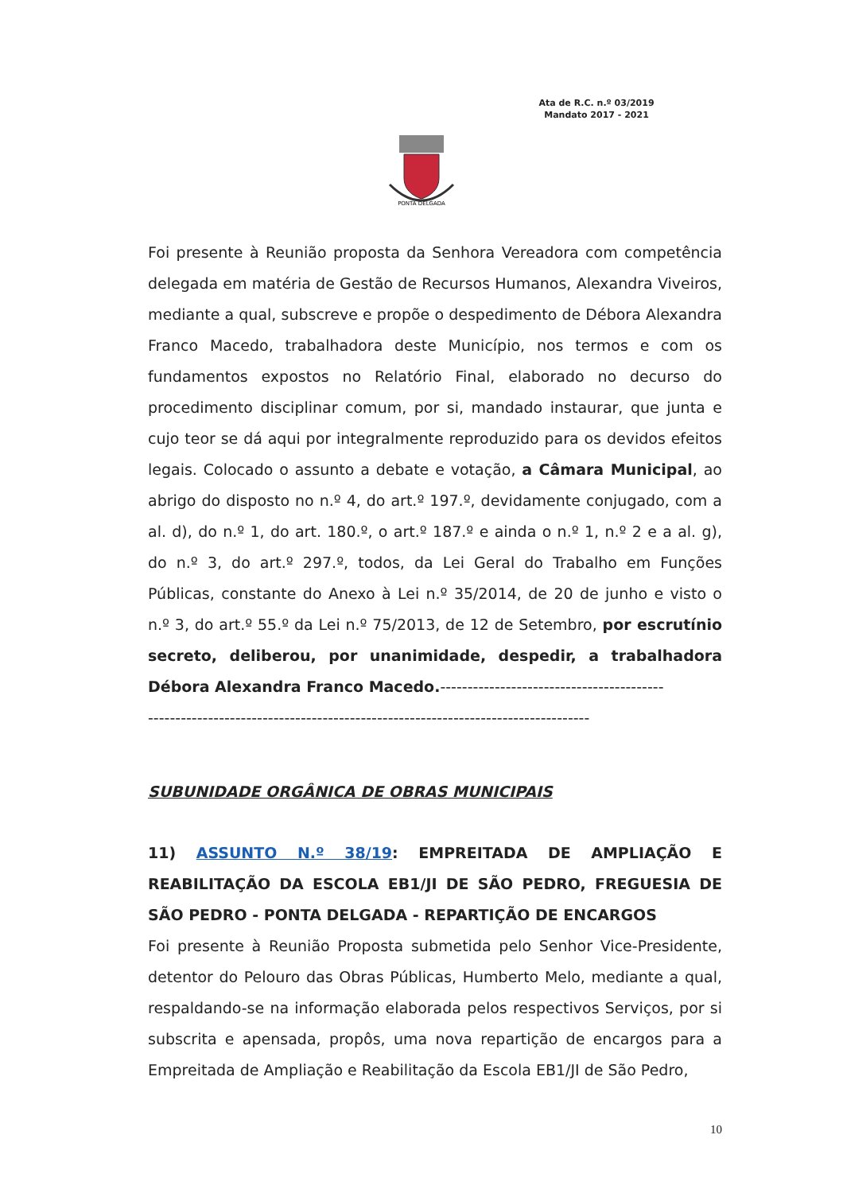Ata de R.C. n.º 03/2019
Mandato 2017 - 2021
PONTA DELGADA
Foi presente à Reunião proposta da Senhora Vereadora com competência delegada em matéria de Gestão de Recursos Humanos, Alexandra Viveiros, mediante a qual, subscreve e propõe o despedimento de Débora Alexandra Franco Macedo, trabalhadora deste Município, nos termos e com os fundamentos expostos no Relatório Final, elaborado no decurso do procedimento disciplinar comum, por si, mandado instaurar, que junta e cujo teor se dá aqui por integralmente reproduzido para os devidos efeitos legais. Colocado o assunto a debate e votação, a Câmara Municipal, ao abrigo do disposto no n.º 4, do art.º 197.º, devidamente conjugado, com a al. d), do n.º 1, do art. 180.º, o art.º 187.º e ainda o n.º 1, n.º 2 e a al. g), do n.º 3, do art.º 297.º, todos, da Lei Geral do Trabalho em Funções Públicas, constante do Anexo à Lei n.º 35/2014, de 20 de junho e visto o n.º 3, do art.º 55.º da Lei n.º 75/2013, de 12 de Setembro, por escrutínio secreto, deliberou, por unanimidade, despedir, a trabalhadora Débora Alexandra Franco Macedo.-----------------------------------------
---------------------------------------------------------------------------------
SUBUNIDADE ORGÂNICA DE OBRAS MUNICIPAIS
11) ASSUNTO N.º 38/19: EMPREITADA DE AMPLIAÇÃO E REABILITAÇÃO DA ESCOLA EB1/JI DE SÃO PEDRO, FREGUESIA DE SÃO PEDRO - PONTA DELGADA - REPARTIÇÃO DE ENCARGOS
Foi presente à Reunião Proposta submetida pelo Senhor Vice-Presidente, detentor do Pelouro das Obras Públicas, Humberto Melo, mediante a qual, respaldando-se na informação elaborada pelos respectivos Serviços, por si subscrita e apensada, propôs, uma nova repartição de encargos para a Empreitada de Ampliação e Reabilitação da Escola EB1/JI de São Pedro,
10